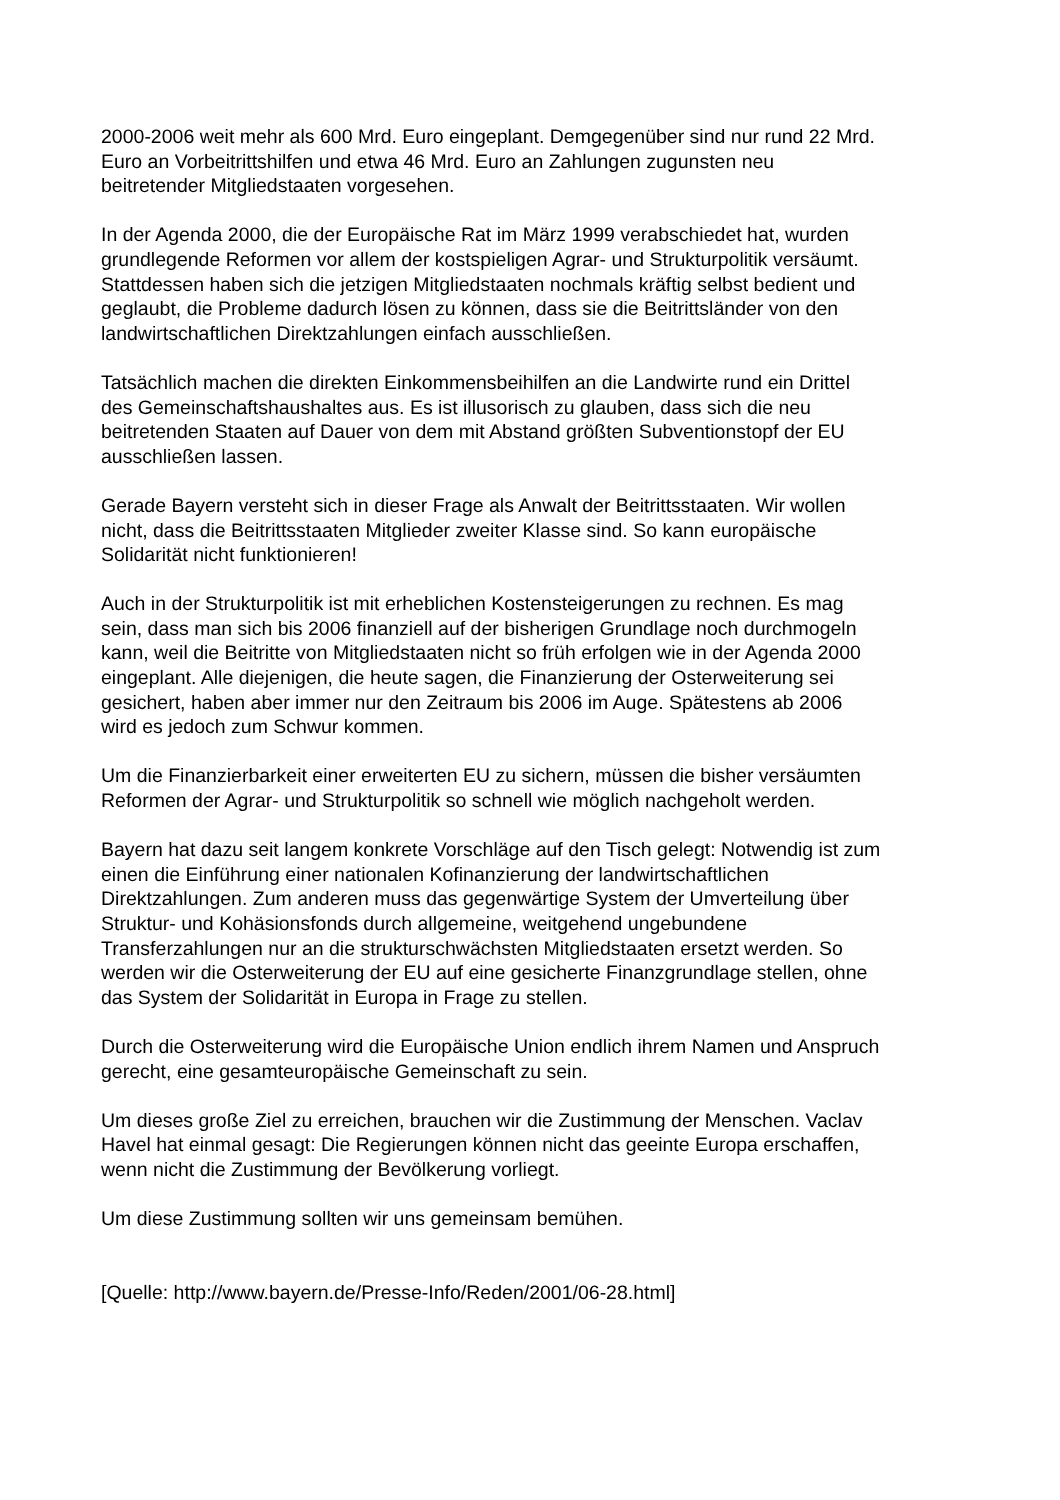2000-2006 weit mehr als 600 Mrd. Euro eingeplant. Demgegenüber sind nur rund 22 Mrd.
Euro an Vorbeitrittshilfen und etwa 46 Mrd. Euro an Zahlungen zugunsten neu
beitretender Mitgliedstaaten vorgesehen.
In der Agenda 2000, die der Europäische Rat im März 1999 verabschiedet hat, wurden
grundlegende Reformen vor allem der kostspieligen Agrar- und Strukturpolitik versäumt.
Stattdessen haben sich die jetzigen Mitgliedstaaten nochmals kräftig selbst bedient und
geglaubt, die Probleme dadurch lösen zu können, dass sie die Beitrittsländer von den
landwirtschaftlichen Direktzahlungen einfach ausschließen.
Tatsächlich machen die direkten Einkommensbeihilfen an die Landwirte rund ein Drittel
des Gemeinschaftshaushaltes aus. Es ist illusorisch zu glauben, dass sich die neu
beitretenden Staaten auf Dauer von dem mit Abstand größten Subventionstopf der EU
ausschließen lassen.
Gerade Bayern versteht sich in dieser Frage als Anwalt der Beitrittsstaaten. Wir wollen
nicht, dass die Beitrittsstaaten Mitglieder zweiter Klasse sind. So kann europäische
Solidarität nicht funktionieren!
Auch in der Strukturpolitik ist mit erheblichen Kostensteigerungen zu rechnen. Es mag
sein, dass man sich bis 2006 finanziell auf der bisherigen Grundlage noch durchmogeln
kann, weil die Beitritte von Mitgliedstaaten nicht so früh erfolgen wie in der Agenda 2000
eingeplant. Alle diejenigen, die heute sagen, die Finanzierung der Osterweiterung sei
gesichert, haben aber immer nur den Zeitraum bis 2006 im Auge. Spätestens ab 2006
wird es jedoch zum Schwur kommen.
Um die Finanzierbarkeit einer erweiterten EU zu sichern, müssen die bisher versäumten
Reformen der Agrar- und Strukturpolitik so schnell wie möglich nachgeholt werden.
Bayern hat dazu seit langem konkrete Vorschläge auf den Tisch gelegt: Notwendig ist zum
einen die Einführung einer nationalen Kofinanzierung der landwirtschaftlichen
Direktzahlungen. Zum anderen muss das gegenwärtige System der Umverteilung über
Struktur- und Kohäsionsfonds durch allgemeine, weitgehend ungebundene
Transferzahlungen nur an die strukturschwächsten Mitgliedstaaten ersetzt werden. So
werden wir die Osterweiterung der EU auf eine gesicherte Finanzgrundlage stellen, ohne
das System der Solidarität in Europa in Frage zu stellen.
Durch die Osterweiterung wird die Europäische Union endlich ihrem Namen und Anspruch
gerecht, eine gesamteuropäische Gemeinschaft zu sein.
Um dieses große Ziel zu erreichen, brauchen wir die Zustimmung der Menschen. Vaclav
Havel hat einmal gesagt: Die Regierungen können nicht das geeinte Europa erschaffen,
wenn nicht die Zustimmung der Bevölkerung vorliegt.
Um diese Zustimmung sollten wir uns gemeinsam bemühen.
[Quelle: http://www.bayern.de/Presse-Info/Reden/2001/06-28.html]